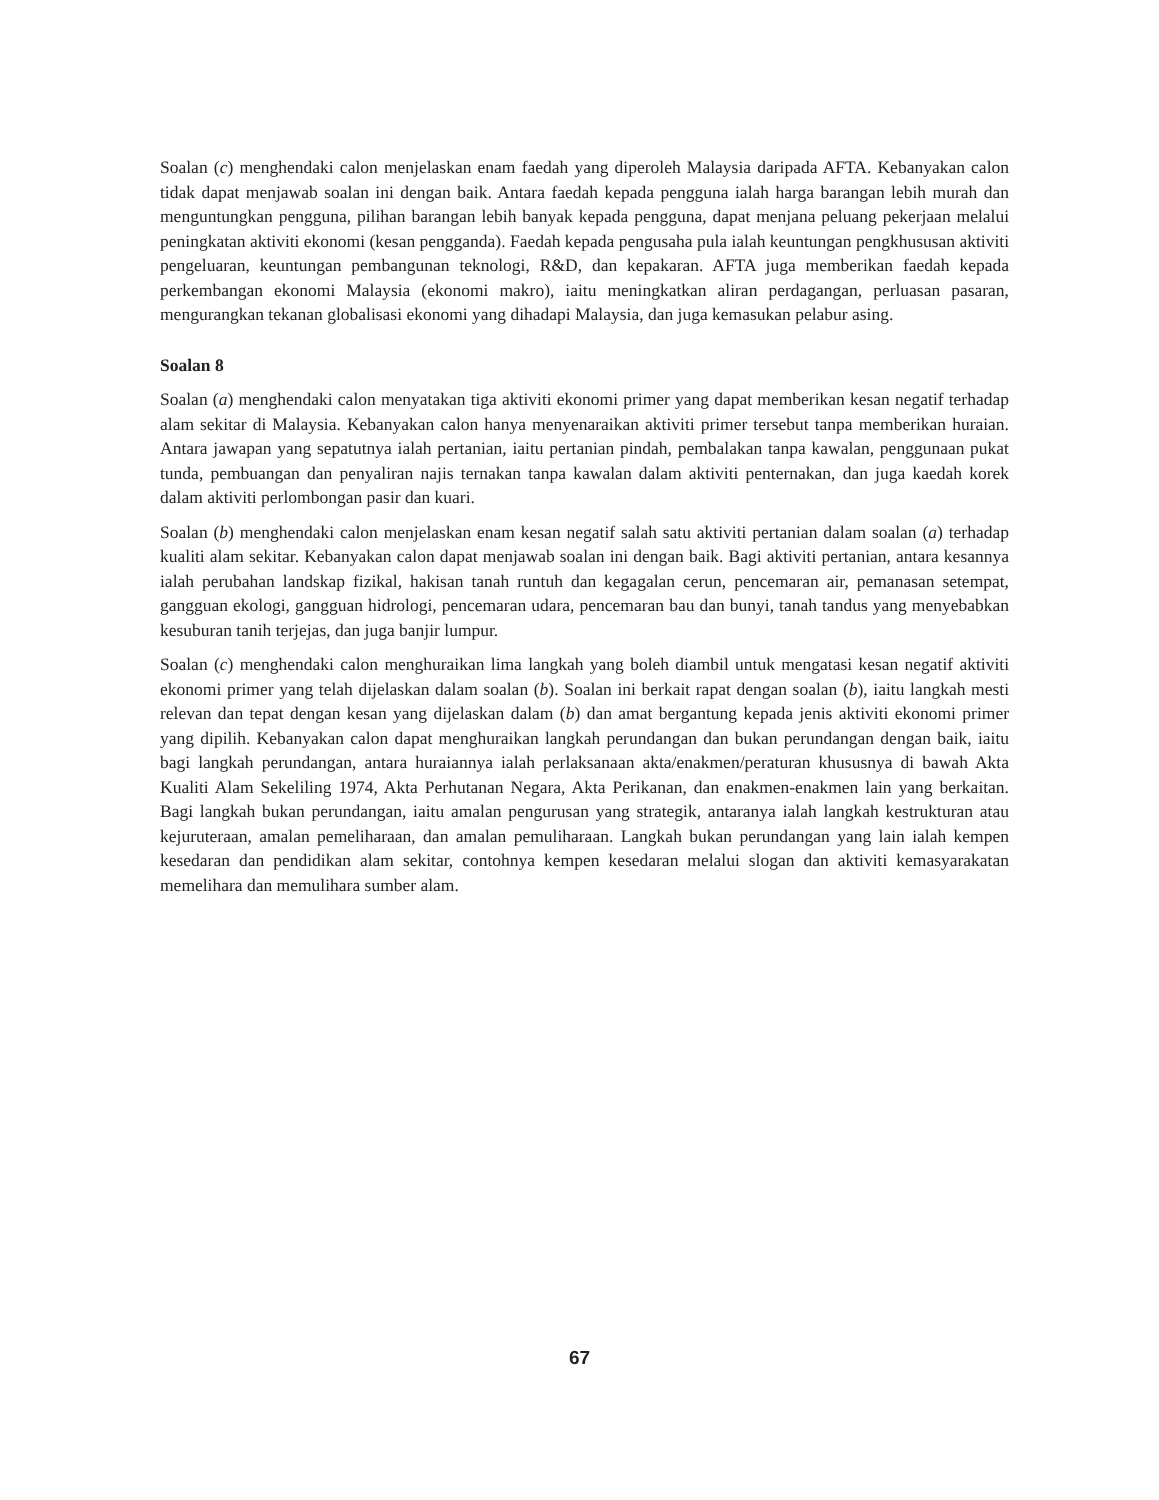Soalan (c) menghendaki calon menjelaskan enam faedah yang diperoleh Malaysia daripada AFTA. Kebanyakan calon tidak dapat menjawab soalan ini dengan baik. Antara faedah kepada pengguna ialah harga barangan lebih murah dan menguntungkan pengguna, pilihan barangan lebih banyak kepada pengguna, dapat menjana peluang pekerjaan melalui peningkatan aktiviti ekonomi (kesan pengganda). Faedah kepada pengusaha pula ialah keuntungan pengkhususan aktiviti pengeluaran, keuntungan pembangunan teknologi, R&D, dan kepakaran. AFTA juga memberikan faedah kepada perkembangan ekonomi Malaysia (ekonomi makro), iaitu meningkatkan aliran perdagangan, perluasan pasaran, mengurangkan tekanan globalisasi ekonomi yang dihadapi Malaysia, dan juga kemasukan pelabur asing.
Soalan 8
Soalan (a) menghendaki calon menyatakan tiga aktiviti ekonomi primer yang dapat memberikan kesan negatif terhadap alam sekitar di Malaysia. Kebanyakan calon hanya menyenaraikan aktiviti primer tersebut tanpa memberikan huraian. Antara jawapan yang sepatutnya ialah pertanian, iaitu pertanian pindah, pembalakan tanpa kawalan, penggunaan pukat tunda, pembuangan dan penyaliran najis ternakan tanpa kawalan dalam aktiviti penternakan, dan juga kaedah korek dalam aktiviti perlombongan pasir dan kuari.
Soalan (b) menghendaki calon menjelaskan enam kesan negatif salah satu aktiviti pertanian dalam soalan (a) terhadap kualiti alam sekitar. Kebanyakan calon dapat menjawab soalan ini dengan baik. Bagi aktiviti pertanian, antara kesannya ialah perubahan landskap fizikal, hakisan tanah runtuh dan kegagalan cerun, pencemaran air, pemanasan setempat, gangguan ekologi, gangguan hidrologi, pencemaran udara, pencemaran bau dan bunyi, tanah tandus yang menyebabkan kesuburan tanih terjejas, dan juga banjir lumpur.
Soalan (c) menghendaki calon menghuraikan lima langkah yang boleh diambil untuk mengatasi kesan negatif aktiviti ekonomi primer yang telah dijelaskan dalam soalan (b). Soalan ini berkait rapat dengan soalan (b), iaitu langkah mesti relevan dan tepat dengan kesan yang dijelaskan dalam (b) dan amat bergantung kepada jenis aktiviti ekonomi primer yang dipilih. Kebanyakan calon dapat menghuraikan langkah perundangan dan bukan perundangan dengan baik, iaitu bagi langkah perundangan, antara huraiannya ialah perlaksanaan akta/enakmen/peraturan khususnya di bawah Akta Kualiti Alam Sekeliling 1974, Akta Perhutanan Negara, Akta Perikanan, dan enakmen-enakmen lain yang berkaitan. Bagi langkah bukan perundangan, iaitu amalan pengurusan yang strategik, antaranya ialah langkah kestrukturan atau kejuruteraan, amalan pemeliharaan, dan amalan pemuliharaan. Langkah bukan perundangan yang lain ialah kempen kesedaran dan pendidikan alam sekitar, contohnya kempen kesedaran melalui slogan dan aktiviti kemasyarakatan memelihara dan memulihara sumber alam.
67